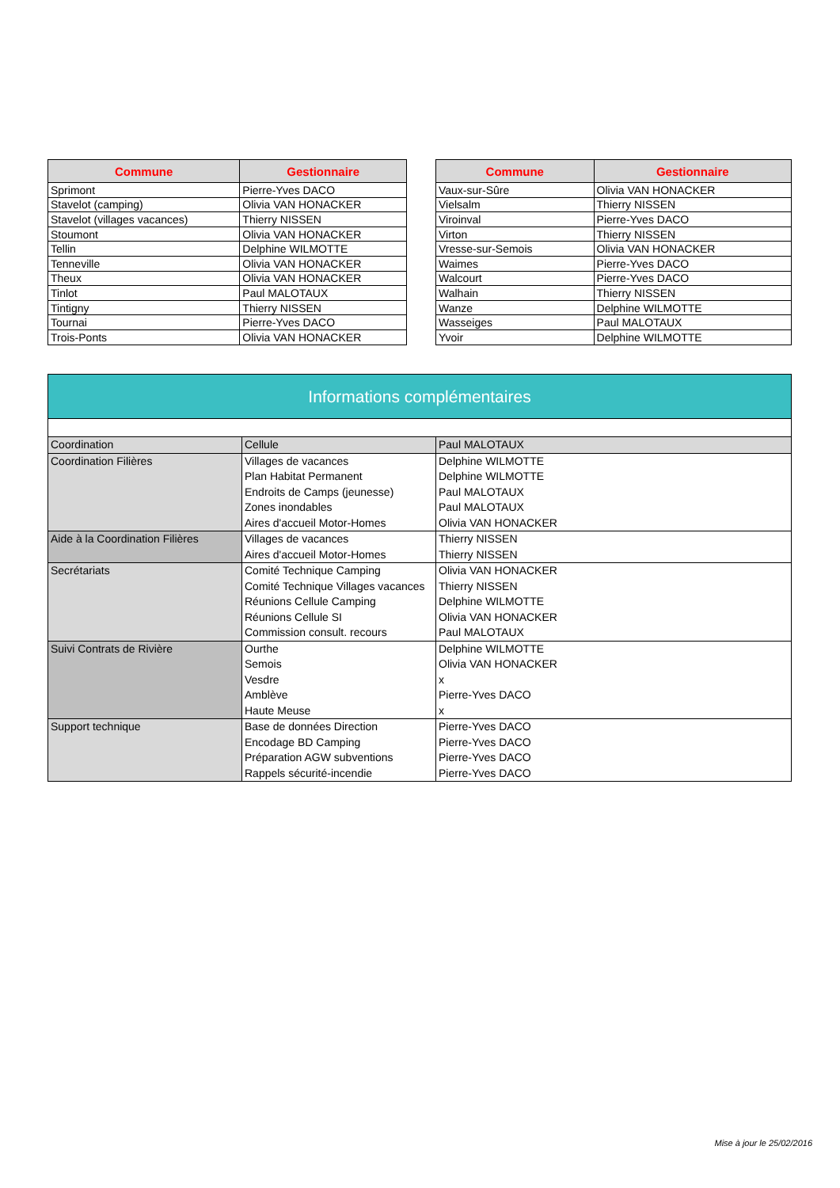| Commune | Gestionnaire |
| --- | --- |
| Sprimont | Pierre-Yves DACO |
| Stavelot (camping) | Olivia VAN HONACKER |
| Stavelot (villages vacances) | Thierry NISSEN |
| Stoumont | Olivia VAN HONACKER |
| Tellin | Delphine WILMOTTE |
| Tenneville | Olivia VAN HONACKER |
| Theux | Olivia VAN HONACKER |
| Tinlot | Paul MALOTAUX |
| Tintigny | Thierry NISSEN |
| Tournai | Pierre-Yves DACO |
| Trois-Ponts | Olivia VAN HONACKER |
| Commune | Gestionnaire |
| --- | --- |
| Vaux-sur-Sûre | Olivia VAN HONACKER |
| Vielsalm | Thierry NISSEN |
| Viroinval | Pierre-Yves DACO |
| Virton | Thierry NISSEN |
| Vresse-sur-Semois | Olivia VAN HONACKER |
| Waimes | Pierre-Yves DACO |
| Walcourt | Pierre-Yves DACO |
| Walhain | Thierry NISSEN |
| Wanze | Delphine WILMOTTE |
| Wasseiges | Paul MALOTAUX |
| Yvoir | Delphine WILMOTTE |
Informations complémentaires
| Coordination | Cellule | Paul MALOTAUX |
| Coordination Filières | Villages de vacances Plan Habitat Permanent Endroits de Camps (jeunesse) Zones inondables Aires d'accueil Motor-Homes | Delphine WILMOTTE Delphine WILMOTTE Paul MALOTAUX Paul MALOTAUX Olivia VAN HONACKER |
| Aide à la Coordination Filières | Villages de vacances Aires d'accueil Motor-Homes | Thierry NISSEN Thierry NISSEN |
| Secrétariats | Comité Technique Camping Comité Technique Villages vacances Réunions Cellule Camping Réunions Cellule SI Commission consult. recours | Olivia VAN HONACKER Thierry NISSEN Delphine WILMOTTE Olivia VAN HONACKER Paul MALOTAUX |
| Suivi Contrats de Rivière | Ourthe Semois Vesdre Amblève Haute Meuse | Delphine WILMOTTE Olivia VAN HONACKER x Pierre-Yves DACO x |
| Support technique | Base de données Direction Encodage BD Camping Préparation AGW subventions Rappels sécurité-incendie | Pierre-Yves DACO Pierre-Yves DACO Pierre-Yves DACO Pierre-Yves DACO |
Mise à jour le 25/02/2016